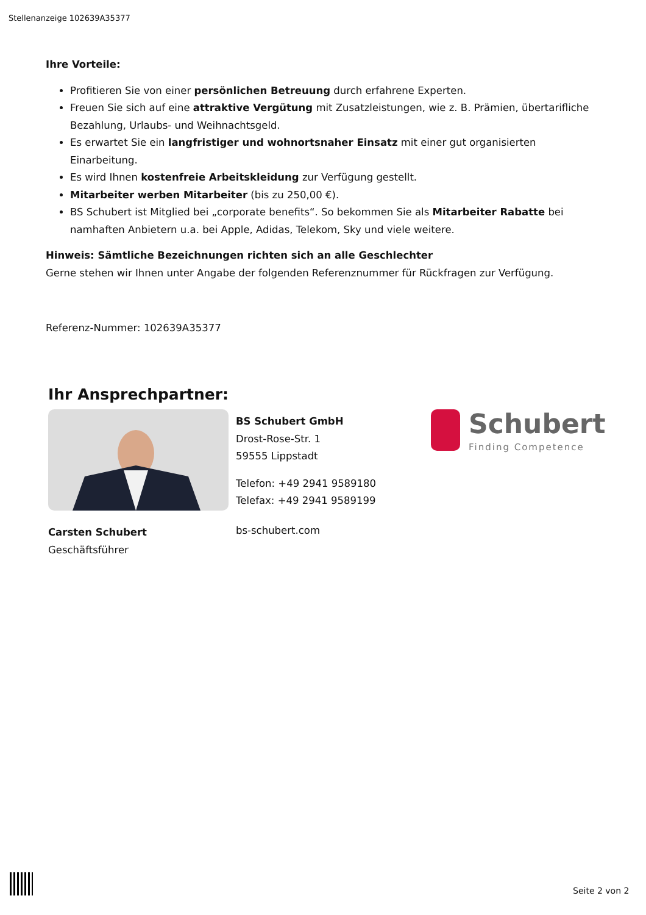Stellenanzeige 102639A35377
Ihre Vorteile:
Profitieren Sie von einer persönlichen Betreuung durch erfahrene Experten.
Freuen Sie sich auf eine attraktive Vergütung mit Zusatzleistungen, wie z. B. Prämien, übertarifliche Bezahlung, Urlaubs- und Weihnachtsgeld.
Es erwartet Sie ein langfristiger und wohnortsnaher Einsatz mit einer gut organisierten Einarbeitung.
Es wird Ihnen kostenfreie Arbeitskleidung zur Verfügung gestellt.
Mitarbeiter werben Mitarbeiter (bis zu 250,00 €).
BS Schubert ist Mitglied bei „corporate benefits“. So bekommen Sie als Mitarbeiter Rabatte bei namhaften Anbietern u.a. bei Apple, Adidas, Telekom, Sky und viele weitere.
Hinweis: Sämtliche Bezeichnungen richten sich an alle Geschlechter
Gerne stehen wir Ihnen unter Angabe der folgenden Referenznummer für Rückfragen zur Verfügung.
Referenz-Nummer: 102639A35377
Ihr Ansprechpartner:
Carsten Schubert
Geschäftsführer
BS Schubert GmbH
Drost-Rose-Str. 1
59555 Lippstadt
Telefon: +49 2941 9589180
Telefax: +49 2941 9589199
bs-schubert.com
Schubert
Finding Competence
Seite 2 von 2